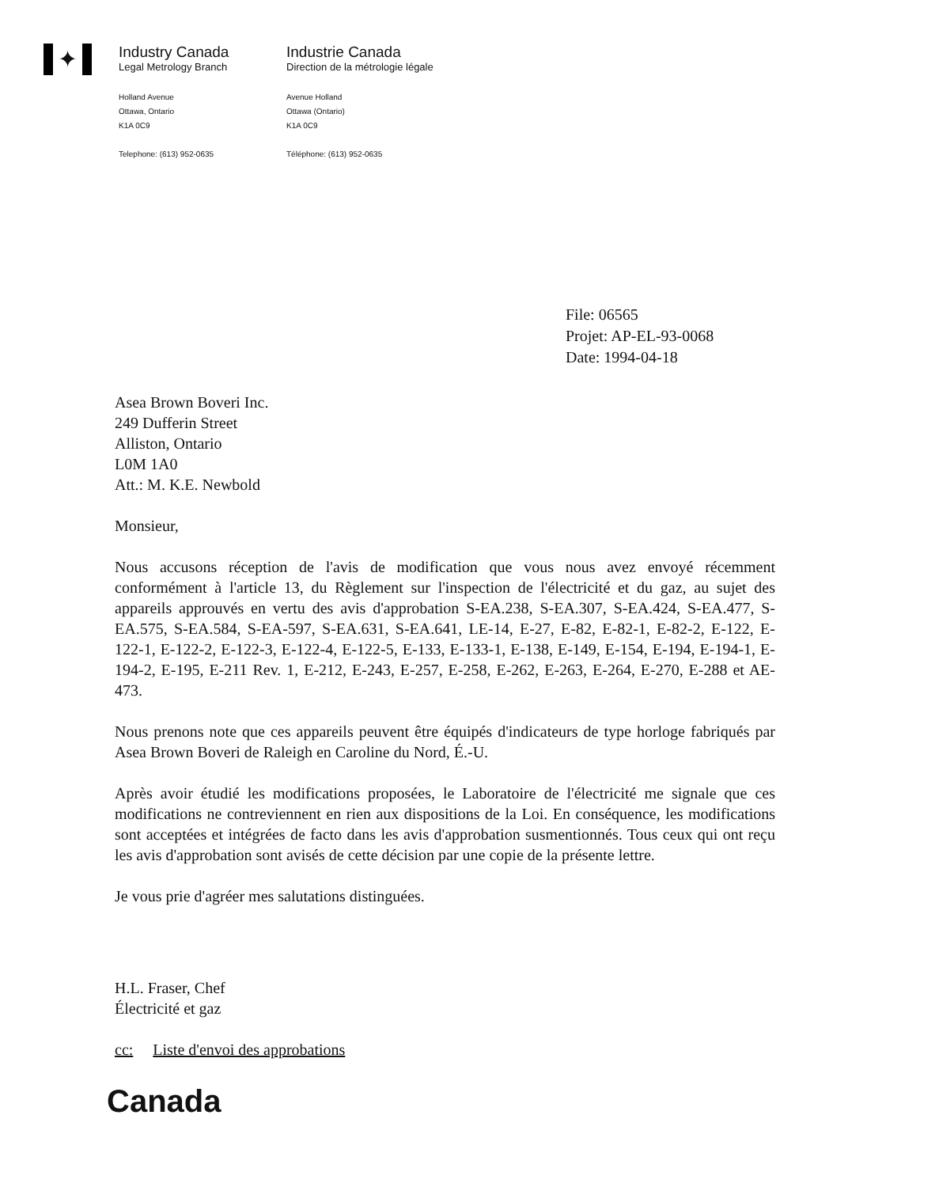✦
Industry Canada
Legal Metrology Branch
Industrie Canada
Direction de la métrologie légale
Holland Avenue
Ottawa, Ontario
K1A 0C9
Telephone: (613) 952-0635
Avenue Holland
Ottawa (Ontario)
K1A 0C9
Téléphone: (613) 952-0635
File: 06565
Projet: AP-EL-93-0068
Date: 1994-04-18
Asea Brown Boveri Inc.
249 Dufferin Street
Alliston, Ontario
L0M 1A0
Att.: M. K.E. Newbold
Monsieur,
Nous accusons réception de l'avis de modification que vous nous avez envoyé récemment conformément à l'article 13, du Règlement sur l'inspection de l'électricité et du gaz, au sujet des appareils approuvés en vertu des avis d'approbation S-EA.238, S-EA.307, S-EA.424, S-EA.477, S-EA.575, S-EA.584, S-EA-597, S-EA.631, S-EA.641, LE-14, E-27, E-82, E-82-1, E-82-2, E-122, E-122-1, E-122-2, E-122-3, E-122-4, E-122-5, E-133, E-133-1, E-138, E-149, E-154, E-194, E-194-1, E-194-2, E-195, E-211 Rev. 1, E-212, E-243, E-257, E-258, E-262, E-263, E-264, E-270, E-288 et AE-473.
Nous prenons note que ces appareils peuvent être équipés d'indicateurs de type horloge fabriqués par Asea Brown Boveri de Raleigh en Caroline du Nord, É.-U.
Après avoir étudié les modifications proposées, le Laboratoire de l'électricité me signale que ces modifications ne contreviennent en rien aux dispositions de la Loi. En conséquence, les modifications sont acceptées et intégrées de facto dans les avis d'approbation susmentionnés. Tous ceux qui ont reçu les avis d'approbation sont avisés de cette décision par une copie de la présente lettre.
Je vous prie d'agréer mes salutations distinguées.
H.L. Fraser, Chef
Électricité et gaz
cc: Liste d'envoi des approbations
Canada